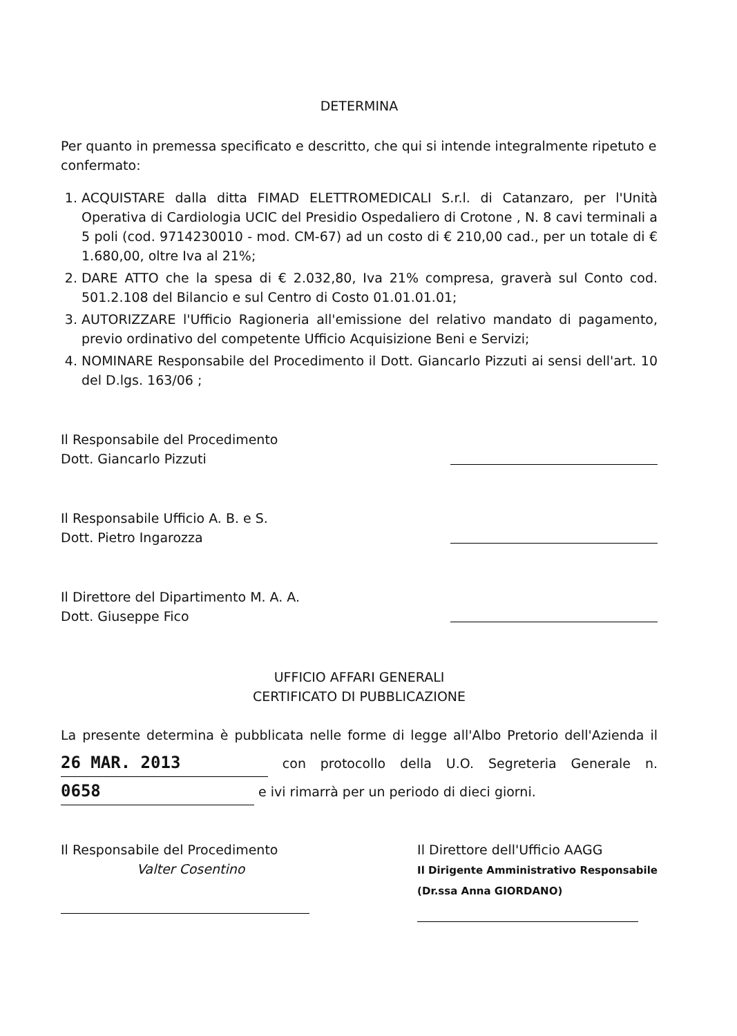DETERMINA
Per quanto in premessa specificato e descritto, che qui si intende integralmente ripetuto e confermato:
1. ACQUISTARE dalla ditta FIMAD ELETTROMEDICALI S.r.l. di Catanzaro, per l'Unità Operativa di Cardiologia UCIC del Presidio Ospedaliero di Crotone , N. 8 cavi terminali a 5 poli (cod. 9714230010 - mod. CM-67) ad un costo di € 210,00 cad., per un totale di € 1.680,00, oltre Iva al 21%;
2. DARE ATTO che la spesa di € 2.032,80, Iva 21% compresa, graverà sul Conto cod. 501.2.108 del Bilancio e sul Centro di Costo 01.01.01.01;
3. AUTORIZZARE l'Ufficio Ragioneria all'emissione del relativo mandato di pagamento, previo ordinativo del competente Ufficio Acquisizione Beni e Servizi;
4. NOMINARE Responsabile del Procedimento il Dott. Giancarlo Pizzuti ai sensi dell'art. 10 del D.lgs. 163/06 ;
Il Responsabile del Procedimento
Dott. Giancarlo Pizzuti
Il Responsabile Ufficio A. B. e S.
Dott. Pietro Ingarozza
Il Direttore del Dipartimento M. A. A.
Dott. Giuseppe Fico
UFFICIO AFFARI GENERALI
CERTIFICATO DI PUBBLICAZIONE
La presente determina è pubblicata nelle forme di legge all'Albo Pretorio dell'Azienda il 26 MAR. 2013 con protocollo della U.O. Segreteria Generale n. 0658 e ivi rimarrà per un periodo di dieci giorni.
Il Responsabile del Procedimento
Valter Cosentino
Il Direttore dell'Ufficio AAGG
Il Dirigente Amministrativo Responsabile
(Dr.ssa Anna GIORDANO)